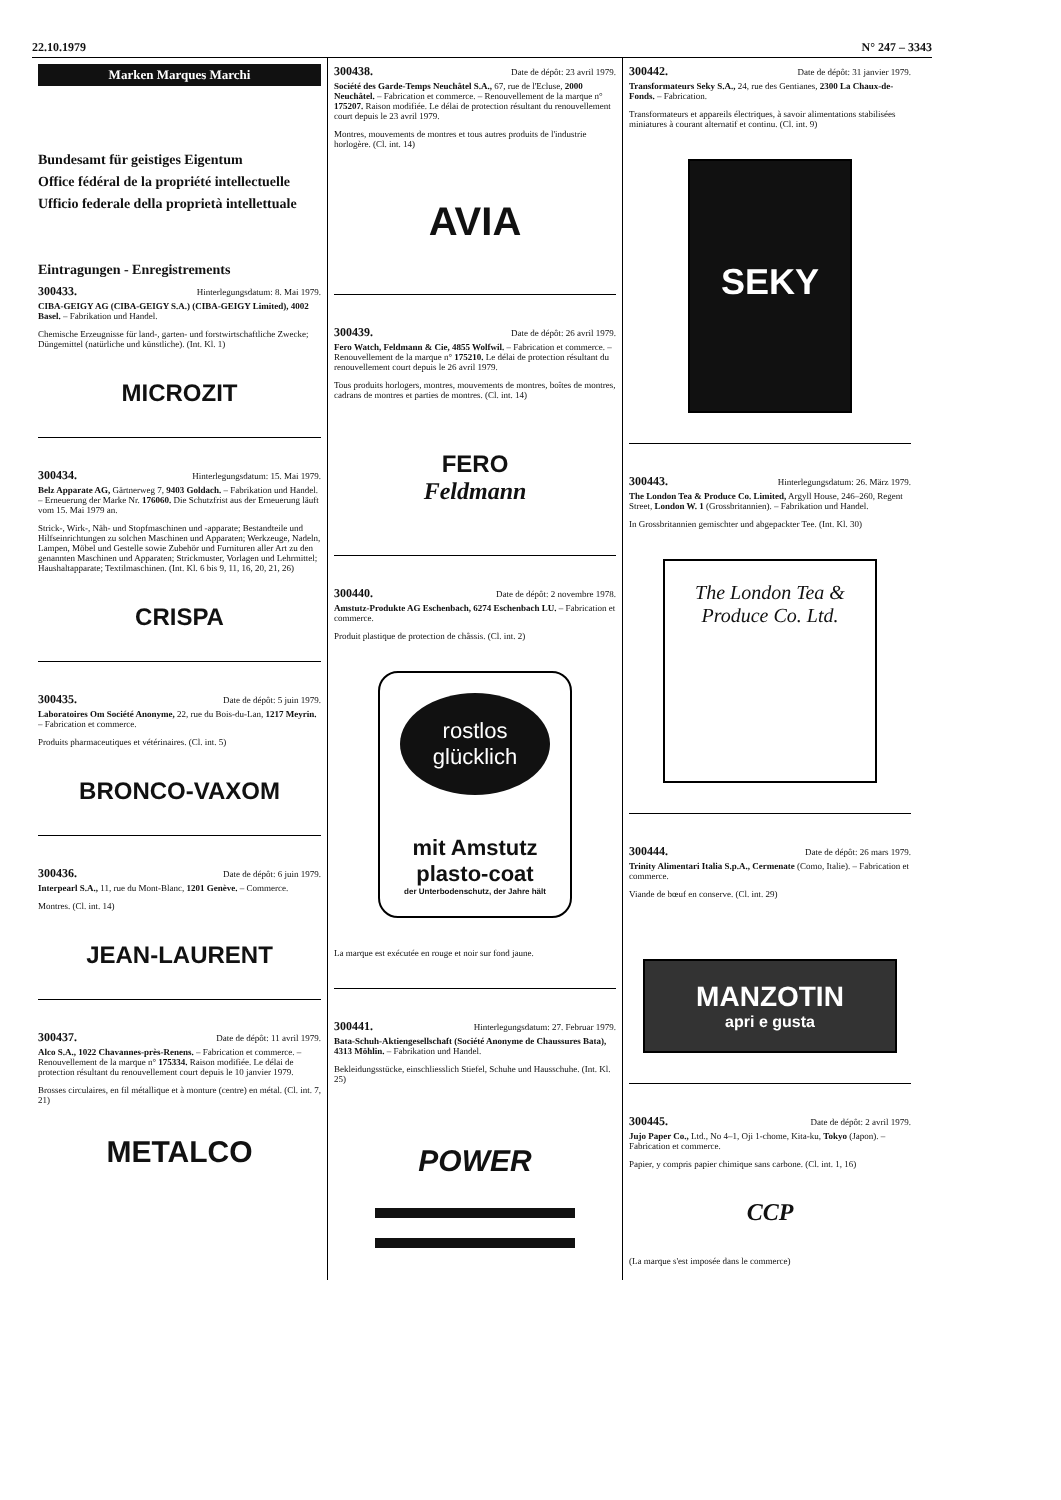22.10.1979 N° 247 – 3343
Marken Marques Marchi
Bundesamt für geistiges Eigentum
Office fédéral de la propriété intellectuelle
Ufficio federale della proprietà intellettuale
Eintragungen - Enregistrements
300433. Hinterlegungsdatum: 8. Mai 1979.
CIBA-GEIGY AG (CIBA-GEIGY S.A.) (CIBA-GEIGY Limited), 4002 Basel. – Fabrikation und Handel.
Chemische Erzeugnisse für land-, garten- und forstwirtschaftliche Zwecke; Düngemittel (natürliche und künstliche). (Int. Kl. 1)
MICROZIT
300434. Hinterlegungsdatum: 15. Mai 1979.
Belz Apparate AG, Gärtnerweg 7, 9403 Goldach. – Fabrikation und Handel. – Erneuerung der Marke Nr. 176060. Die Schutzfrist aus der Erneuerung läuft vom 15. Mai 1979 an.
Strick-, Wirk-, Näh- und Stopfmaschinen und -apparate; Bestandteile und Hilfseinrichtungen zu solchen Maschinen und Apparaten; Werkzeuge, Nadeln, Lampen, Möbel und Gestelle sowie Zubehör und Furnituren aller Art zu den genannten Maschinen und Apparaten; Strickmuster, Vorlagen und Lehrmittel; Haushaltapparate; Textilmaschinen. (Int. Kl. 6 bis 9, 11, 16, 20, 21, 26)
CRISPA
300435. Date de dépôt: 5 juin 1979.
Laboratoires Om Société Anonyme, 22, rue du Bois-du-Lan, 1217 Meyrin. – Fabrication et commerce.
Produits pharmaceutiques et vétérinaires. (Cl. int. 5)
BRONCO-VAXOM
300436. Date de dépôt: 6 juin 1979.
Interpearl S.A., 11, rue du Mont-Blanc, 1201 Genève. – Commerce.
Montres. (Cl. int. 14)
JEAN-LAURENT
300437. Date de dépôt: 11 avril 1979.
Alco S.A., 1022 Chavannes-près-Renens. – Fabrication et commerce. – Renouvellement de la marque n° 175334. Raison modifiée. Le délai de protection résultant du renouvellement court depuis le 10 janvier 1979.
Brosses circulaires, en fil métallique et à monture (centre) en métal. (Cl. int. 7, 21)
METALCO
300438. Date de dépôt: 23 avril 1979.
Société des Garde-Temps Neuchâtel S.A., 67, rue de l'Ecluse, 2000 Neuchâtel. – Fabrication et commerce. – Renouvellement de la marque n° 175207. Raison modifiée. Le délai de protection résultant du renouvellement court depuis le 23 avril 1979.
Montres, mouvements de montres et tous autres produits de l'industrie horlogère. (Cl. int. 14)
AVIA
300439. Date de dépôt: 26 avril 1979.
Fero Watch, Feldmann & Cie, 4855 Wolfwil. – Fabrication et commerce. – Renouvellement de la marque n° 175210. Le délai de protection résultant du renouvellement court depuis le 26 avril 1979.
Tous produits horlogers, montres, mouvements de montres, boîtes de montres, cadrans de montres et parties de montres. (Cl. int. 14)
FERO
Feldmann
300440. Date de dépôt: 2 novembre 1978.
Amstutz-Produkte AG Eschenbach, 6274 Eschenbach LU. – Fabrication et commerce.
Produit plastique de protection de châssis. (Cl. int. 2)
rostlos glücklich
mit Amstutz plasto-coat
der Unterbodenschutz, der Jahre hält
La marque est exécutée en rouge et noir sur fond jaune.
300441. Hinterlegungsdatum: 27. Februar 1979.
Bata-Schuh-Aktiengesellschaft (Société Anonyme de Chaussures Bata), 4313 Möhlin. – Fabrikation und Handel.
Bekleidungsstücke, einschliesslich Stiefel, Schuhe und Hausschuhe. (Int. Kl. 25)
POWER
300442. Date de dépôt: 31 janvier 1979.
Transformateurs Seky S.A., 24, rue des Gentianes, 2300 La Chaux-de-Fonds. – Fabrication.
Transformateurs et appareils électriques, à savoir alimentations stabilisées miniatures à courant alternatif et continu. (Cl. int. 9)
SEKY
300443. Hinterlegungsdatum: 26. März 1979.
The London Tea & Produce Co. Limited, Argyll House, 246–260, Regent Street, London W. 1 (Grossbritannien). – Fabrikation und Handel.
In Grossbritannien gemischter und abgepackter Tee. (Int. Kl. 30)
The London Tea & Produce Co. Ltd.
300444. Date de dépôt: 26 mars 1979.
Trinity Alimentari Italia S.p.A., Cermenate (Como, Italie). – Fabrication et commerce.
Viande de bœuf en conserve. (Cl. int. 29)
MANZOTIN
apri e gusta
300445. Date de dépôt: 2 avril 1979.
Jujo Paper Co., Ltd., No 4–1, Oji 1-chome, Kita-ku, Tokyo (Japon). – Fabrication et commerce.
Papier, y compris papier chimique sans carbone. (Cl. int. 1, 16)
CCP
(La marque s'est imposée dans le commerce)